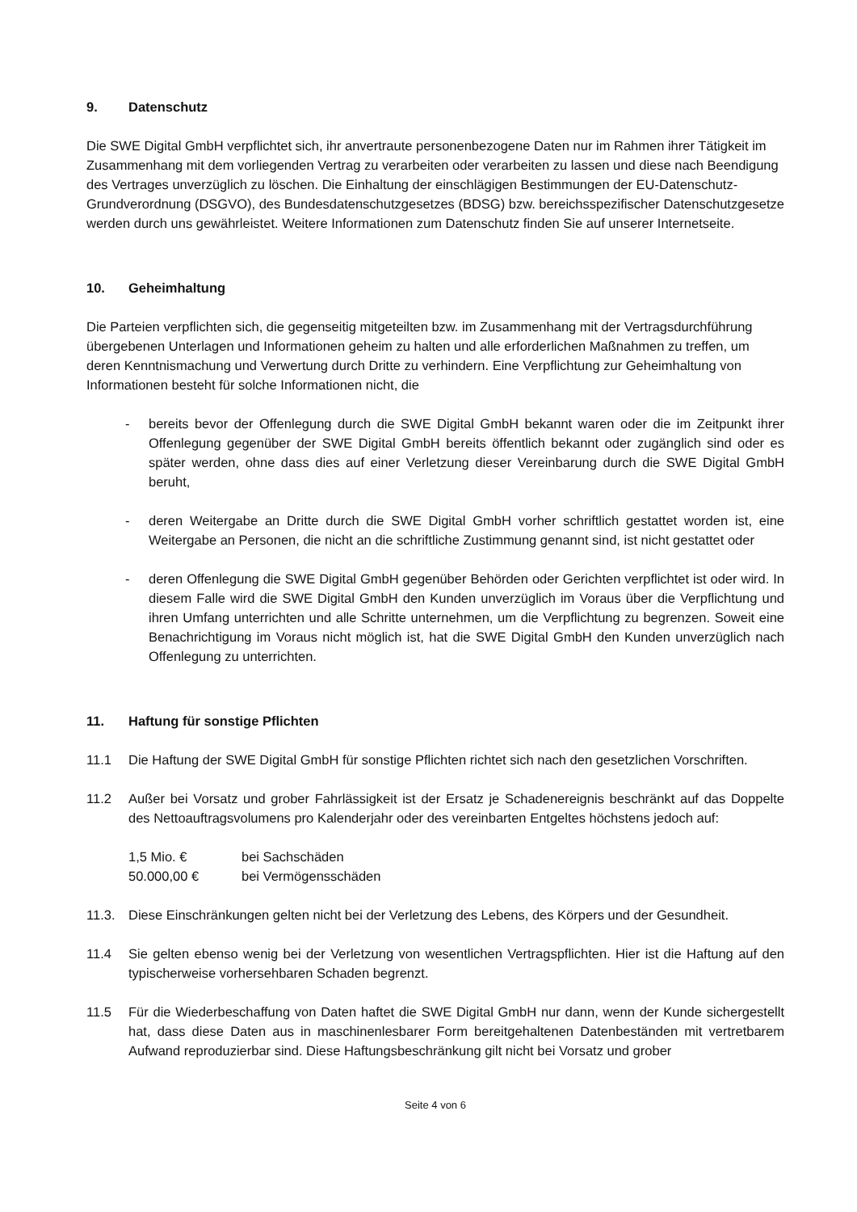9. Datenschutz
Die SWE Digital GmbH verpflichtet sich, ihr anvertraute personenbezogene Daten nur im Rahmen ihrer Tätigkeit im Zusammenhang mit dem vorliegenden Vertrag zu verarbeiten oder verarbeiten zu lassen und diese nach Beendigung des Vertrages unverzüglich zu löschen. Die Einhaltung der einschlägigen Bestimmungen der EU-Datenschutz-Grundverordnung (DSGVO), des Bundesdatenschutzgesetzes (BDSG) bzw. bereichsspezifischer Datenschutzgesetze werden durch uns gewährleistet. Weitere Informationen zum Datenschutz finden Sie auf unserer Internetseite.
10. Geheimhaltung
Die Parteien verpflichten sich, die gegenseitig mitgeteilten bzw. im Zusammenhang mit der Vertragsdurchführung übergebenen Unterlagen und Informationen geheim zu halten und alle erforderlichen Maßnahmen zu treffen, um deren Kenntnismachung und Verwertung durch Dritte zu verhindern. Eine Verpflichtung zur Geheimhaltung von Informationen besteht für solche Informationen nicht, die
- bereits bevor der Offenlegung durch die SWE Digital GmbH bekannt waren oder die im Zeitpunkt ihrer Offenlegung gegenüber der SWE Digital GmbH bereits öffentlich bekannt oder zugänglich sind oder es später werden, ohne dass dies auf einer Verletzung dieser Vereinbarung durch die SWE Digital GmbH beruht,
- deren Weitergabe an Dritte durch die SWE Digital GmbH vorher schriftlich gestattet worden ist, eine Weitergabe an Personen, die nicht an die schriftliche Zustimmung genannt sind, ist nicht gestattet oder
- deren Offenlegung die SWE Digital GmbH gegenüber Behörden oder Gerichten verpflichtet ist oder wird. In diesem Falle wird die SWE Digital GmbH den Kunden unverzüglich im Voraus über die Verpflichtung und ihren Umfang unterrichten und alle Schritte unternehmen, um die Verpflichtung zu begrenzen. Soweit eine Benachrichtigung im Voraus nicht möglich ist, hat die SWE Digital GmbH den Kunden unverzüglich nach Offenlegung zu unterrichten.
11. Haftung für sonstige Pflichten
11.1 Die Haftung der SWE Digital GmbH für sonstige Pflichten richtet sich nach den gesetzlichen Vorschriften.
11.2 Außer bei Vorsatz und grober Fahrlässigkeit ist der Ersatz je Schadenereignis beschränkt auf das Doppelte des Nettoauftragsvolumens pro Kalenderjahr oder des vereinbarten Entgeltes höchstens jedoch auf:
1,5 Mio. € bei Sachschäden
50.000,00 € bei Vermögensschäden
11.3. Diese Einschränkungen gelten nicht bei der Verletzung des Lebens, des Körpers und der Gesundheit.
11.4 Sie gelten ebenso wenig bei der Verletzung von wesentlichen Vertragspflichten. Hier ist die Haftung auf den typischerweise vorhersehbaren Schaden begrenzt.
11.5 Für die Wiederbeschaffung von Daten haftet die SWE Digital GmbH nur dann, wenn der Kunde sichergestellt hat, dass diese Daten aus in maschinenlesbarer Form bereitgehaltenen Datenbeständen mit vertretbarem Aufwand reproduzierbar sind. Diese Haftungsbeschränkung gilt nicht bei Vorsatz und grober
Seite 4 von 6